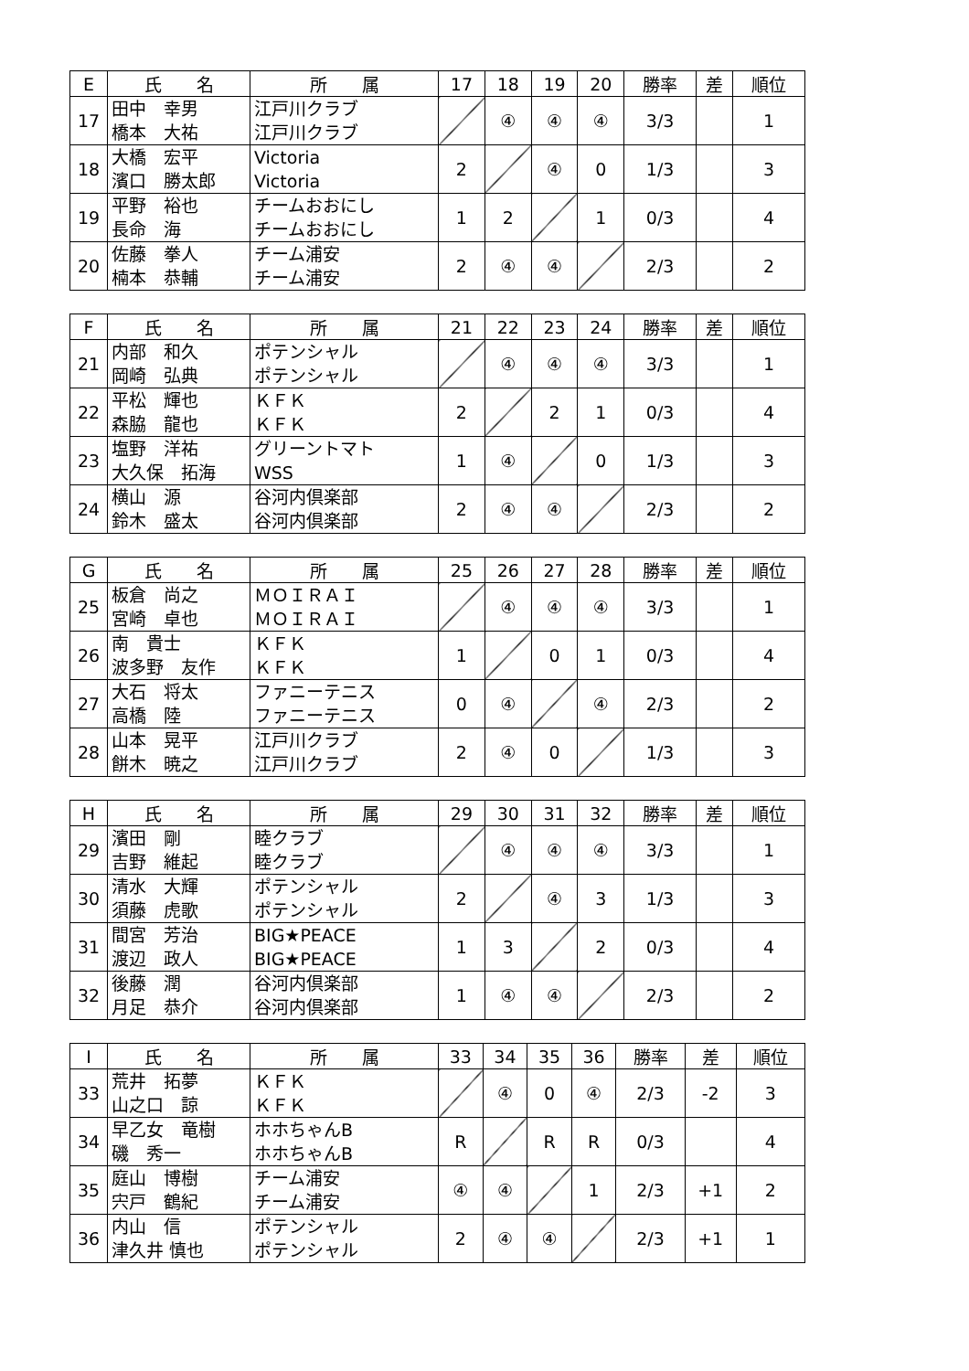| E | 氏 名 | 所 属 | 17 | 18 | 19 | 20 | 勝率 | 差 | 順位 |
| --- | --- | --- | --- | --- | --- | --- | --- | --- | --- |
| 17 | 田中 幸男 橋本 大祐 | 江戸川クラブ 江戸川クラブ | | ④ | ④ | ④ | 3/3 | | 1 |
| 18 | 大橋 宏平 濱口 勝太郎 | Victoria Victoria | 2 | | ④ | 0 | 1/3 | | 3 |
| 19 | 平野 裕也 長命 海 | チームおおにし チームおおにし | 1 | 2 | | 1 | 0/3 | | 4 |
| 20 | 佐藤 拳人 楠本 恭輔 | チーム浦安 チーム浦安 | 2 | ④ | ④ | | 2/3 | | 2 |
| F | 氏 名 | 所 属 | 21 | 22 | 23 | 24 | 勝率 | 差 | 順位 |
| --- | --- | --- | --- | --- | --- | --- | --- | --- | --- |
| 21 | 内部 和久 岡崎 弘典 | ポテンシャル ポテンシャル | | ④ | ④ | ④ | 3/3 | | 1 |
| 22 | 平松 輝也 森脇 龍也 | ＫＦＫ ＫＦＫ | 2 | | 2 | 1 | 0/3 | | 4 |
| 23 | 塩野 洋祐 大久保 拓海 | グリーントマト WSS | 1 | ④ | | 0 | 1/3 | | 3 |
| 24 | 横山 源 鈴木 盛太 | 谷河内倶楽部 谷河内倶楽部 | 2 | ④ | ④ | | 2/3 | | 2 |
| G | 氏 名 | 所 属 | 25 | 26 | 27 | 28 | 勝率 | 差 | 順位 |
| --- | --- | --- | --- | --- | --- | --- | --- | --- | --- |
| 25 | 板倉 尚之 宮崎 卓也 | ＭＯＩＲＡＩ ＭＯＩＲＡＩ | | ④ | ④ | ④ | 3/3 | | 1 |
| 26 | 南 貴士 波多野 友作 | ＫＦＫ ＫＦＫ | 1 | | 0 | 1 | 0/3 | | 4 |
| 27 | 大石 将太 高橋 陸 | ファニーテニス ファニーテニス | 0 | ④ | | ④ | 2/3 | | 2 |
| 28 | 山本 晃平 餅木 暁之 | 江戸川クラブ 江戸川クラブ | 2 | ④ | 0 | | 1/3 | | 3 |
| H | 氏 名 | 所 属 | 29 | 30 | 31 | 32 | 勝率 | 差 | 順位 |
| --- | --- | --- | --- | --- | --- | --- | --- | --- | --- |
| 29 | 濱田 剛 吉野 維起 | 睦クラブ 睦クラブ | | ④ | ④ | ④ | 3/3 | | 1 |
| 30 | 清水 大輝 須藤 虎歌 | ポテンシャル ポテンシャル | 2 | | ④ | 3 | 1/3 | | 3 |
| 31 | 間宮 芳治 渡辺 政人 | BIG★PEACE BIG★PEACE | 1 | 3 | | 2 | 0/3 | | 4 |
| 32 | 後藤 潤 月足 恭介 | 谷河内倶楽部 谷河内倶楽部 | 1 | ④ | ④ | | 2/3 | | 2 |
| I | 氏 名 | 所 属 | 33 | 34 | 35 | 36 | 勝率 | 差 | 順位 |
| --- | --- | --- | --- | --- | --- | --- | --- | --- | --- |
| 33 | 荒井 拓夢 山之口 諒 | ＫＦＫ ＫＦＫ | | ④ | 0 | ④ | 2/3 | -2 | 3 |
| 34 | 早乙女 竜樹 磯 秀一 | ホホちゃんB ホホちゃんB | R | | R | R | 0/3 | | 4 |
| 35 | 庭山 博樹 宍戸 鶴紀 | チーム浦安 チーム浦安 | ④ | ④ | | 1 | 2/3 | +1 | 2 |
| 36 | 内山 信 津久井 慎也 | ポテンシャル ポテンシャル | 2 | ④ | ④ | | 2/3 | +1 | 1 |